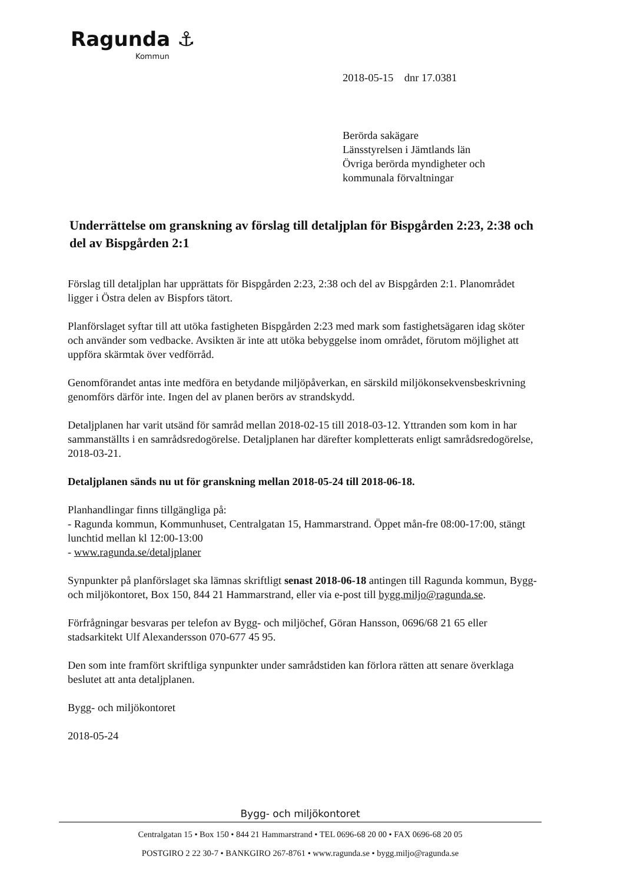Ragunda ⚓
Kommun
2018-05-15 dnr 17.0381
Berörda sakägare
Länsstyrelsen i Jämtlands län
Övriga berörda myndigheter och
kommunala förvaltningar
Underrättelse om granskning av förslag till detaljplan för Bispgården 2:23, 2:38 och del av Bispgården 2:1
Förslag till detaljplan har upprättats för Bispgården 2:23, 2:38 och del av Bispgården 2:1. Planområdet ligger i Östra delen av Bispfors tätort.
Planförslaget syftar till att utöka fastigheten Bispgården 2:23 med mark som fastighetsägaren idag sköter och använder som vedbacke. Avsikten är inte att utöka bebyggelse inom området, förutom möjlighet att uppföra skärmtak över vedförråd.
Genomförandet antas inte medföra en betydande miljöpåverkan, en särskild miljökonsekvensbeskrivning genomförs därför inte. Ingen del av planen berörs av strandskydd.
Detaljplanen har varit utsänd för samråd mellan 2018-02-15 till 2018-03-12. Yttranden som kom in har sammanställts i en samrådsredogörelse. Detaljplanen har därefter kompletterats enligt samrådsredogörelse, 2018-03-21.
Detaljplanen sänds nu ut för granskning mellan 2018-05-24 till 2018-06-18.
Planhandlingar finns tillgängliga på:
- Ragunda kommun, Kommunhuset, Centralgatan 15, Hammarstrand. Öppet mån-fre 08:00-17:00, stängt lunchtid mellan kl 12:00-13:00
- www.ragunda.se/detaljplaner
Synpunkter på planförslaget ska lämnas skriftligt senast 2018-06-18 antingen till Ragunda kommun, Bygg- och miljökontoret, Box 150, 844 21 Hammarstrand, eller via e-post till bygg.miljo@ragunda.se.
Förfrågningar besvaras per telefon av Bygg- och miljöchef, Göran Hansson, 0696/68 21 65 eller stadsarkitekt Ulf Alexandersson 070-677 45 95.
Den som inte framfört skriftliga synpunkter under samrådstiden kan förlora rätten att senare överklaga beslutet att anta detaljplanen.
Bygg- och miljökontoret
2018-05-24
Bygg- och miljökontoret
Centralgatan 15 • Box 150 • 844 21 Hammarstrand • TEL 0696-68 20 00 • FAX 0696-68 20 05
POSTGIRO 2 22 30-7 • BANKGIRO 267-8761 • www.ragunda.se • bygg.miljo@ragunda.se